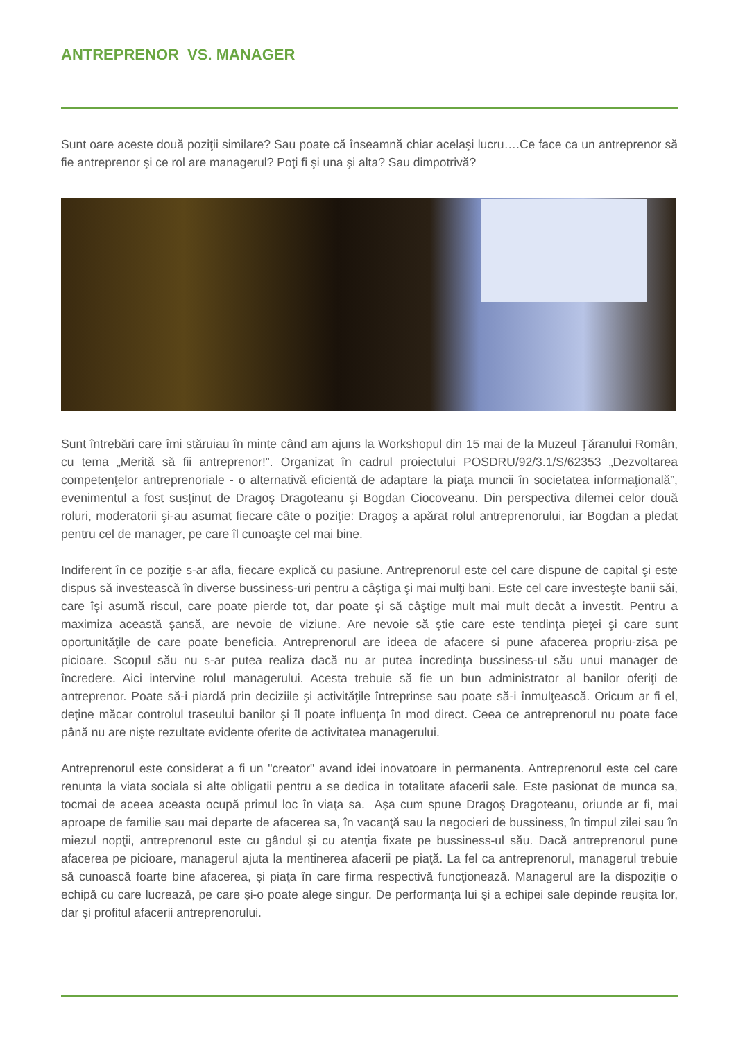ANTREPRENOR VS. MANAGER
Sunt oare aceste două poziţii similare? Sau poate că înseamnă chiar acelaşi lucru….Ce face ca un antreprenor să fie antreprenor şi ce rol are managerul? Poţi fi şi una şi alta? Sau dimpotrivă?
Sunt întrebări care îmi stăruiau în minte când am ajuns la Workshopul din 15 mai de la Muzeul Ţăranului Român, cu tema „Merită să fii antreprenor!”. Organizat în cadrul proiectului POSDRU/92/3.1/S/62353 „Dezvoltarea competenţelor antreprenoriale - o alternativă eficientă de adaptare la piaţa muncii în societatea informaţională”, evenimentul a fost susţinut de Dragoş Dragoteanu şi Bogdan Ciocoveanu. Din perspectiva dilemei celor două roluri, moderatorii şi-au asumat fiecare câte o poziţie: Dragoş a apărat rolul antreprenorului, iar Bogdan a pledat pentru cel de manager, pe care îl cunoaşte cel mai bine.
Indiferent în ce poziţie s-ar afla, fiecare explică cu pasiune. Antreprenorul este cel care dispune de capital şi este dispus să investească în diverse bussiness-uri pentru a câştiga şi mai mulţi bani. Este cel care investeşte banii săi, care îşi asumă riscul, care poate pierde tot, dar poate şi să câştige mult mai mult decât a investit. Pentru a maximiza această şansă, are nevoie de viziune. Are nevoie să ştie care este tendinţa pieţei şi care sunt oportunităţile de care poate beneficia. Antreprenorul are ideea de afacere si pune afacerea propriu-zisa pe picioare. Scopul său nu s-ar putea realiza dacă nu ar putea încredinţa bussiness-ul său unui manager de încredere. Aici intervine rolul managerului. Acesta trebuie să fie un bun administrator al banilor oferiţi de antreprenor. Poate să-i piardă prin deciziile şi activităţile întreprinse sau poate să-i înmulţească. Oricum ar fi el, deţine măcar controlul traseului banilor şi îl poate influenţa în mod direct. Ceea ce antreprenorul nu poate face până nu are nişte rezultate evidente oferite de activitatea managerului.
Antreprenorul este considerat a fi un "creator" avand idei inovatoare in permanenta. Antreprenorul este cel care renunta la viata sociala si alte obligatii pentru a se dedica in totalitate afacerii sale. Este pasionat de munca sa, tocmai de aceea aceasta ocupă primul loc în viaţa sa. Aşa cum spune Dragoş Dragoteanu, oriunde ar fi, mai aproape de familie sau mai departe de afacerea sa, în vacanţă sau la negocieri de bussiness, în timpul zilei sau în miezul nopţii, antreprenorul este cu gândul şi cu atenţia fixate pe bussiness-ul său. Dacă antreprenorul pune afacerea pe picioare, managerul ajuta la mentinerea afacerii pe piaţă. La fel ca antreprenorul, managerul trebuie să cunoască foarte bine afacerea, şi piaţa în care firma respectivă funcţionează. Managerul are la dispoziţie o echipă cu care lucrează, pe care şi-o poate alege singur. De performanţa lui şi a echipei sale depinde reuşita lor, dar şi profitul afacerii antreprenorului.